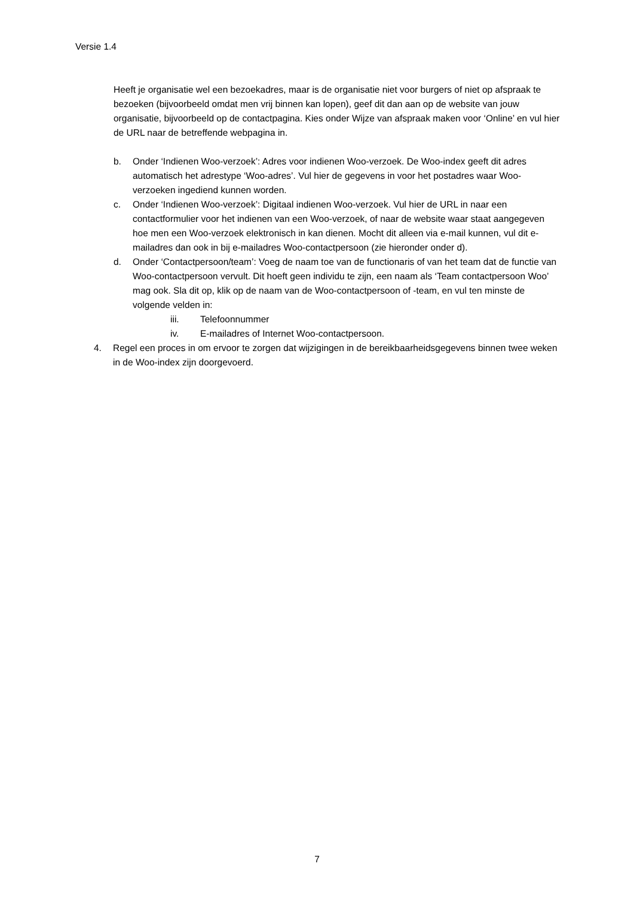Versie 1.4
Heeft je organisatie wel een bezoekadres, maar is de organisatie niet voor burgers of niet op afspraak te bezoeken (bijvoorbeeld omdat men vrij binnen kan lopen), geef dit dan aan op de website van jouw organisatie, bijvoorbeeld op de contactpagina. Kies onder Wijze van afspraak maken voor ‘Online’ en vul hier de URL naar de betreffende webpagina in.
b. Onder ‘Indienen Woo-verzoek’: Adres voor indienen Woo-verzoek. De Woo-index geeft dit adres automatisch het adrestype ‘Woo-adres’. Vul hier de gegevens in voor het postadres waar Woo-verzoeken ingediend kunnen worden.
c. Onder ‘Indienen Woo-verzoek’: Digitaal indienen Woo-verzoek. Vul hier de URL in naar een contactformulier voor het indienen van een Woo-verzoek, of naar de website waar staat aangegeven hoe men een Woo-verzoek elektronisch in kan dienen. Mocht dit alleen via e-mail kunnen, vul dit e-mailadres dan ook in bij e-mailadres Woo-contactpersoon (zie hieronder onder d).
d. Onder ‘Contactpersoon/team’: Voeg de naam toe van de functionaris of van het team dat de functie van Woo-contactpersoon vervult. Dit hoeft geen individu te zijn, een naam als ‘Team contactpersoon Woo’ mag ook. Sla dit op, klik op de naam van de Woo-contactpersoon of -team, en vul ten minste de volgende velden in:
iii. Telefoonnummer
iv. E-mailadres of Internet Woo-contactpersoon.
4. Regel een proces in om ervoor te zorgen dat wijzigingen in de bereikbaarheidsgegevens binnen twee weken in de Woo-index zijn doorgevoerd.
7